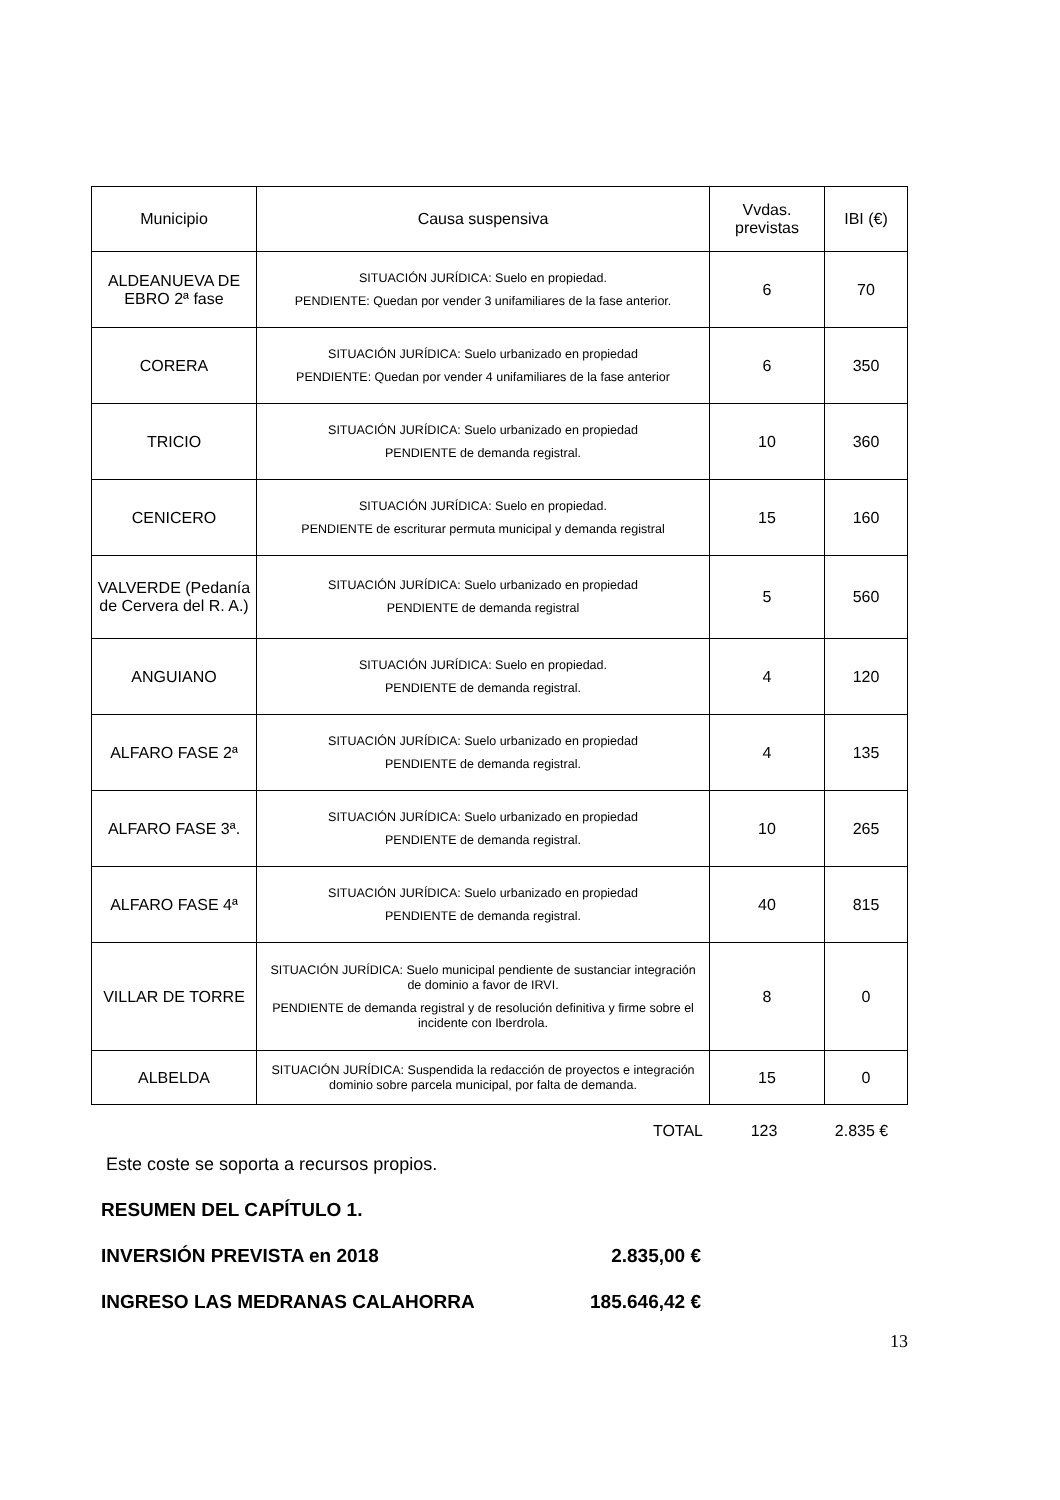| Municipio | Causa suspensiva | Vvdas. previstas | IBI (€) |
| --- | --- | --- | --- |
| ALDEANUEVA DE EBRO 2ª fase | SITUACIÓN JURÍDICA: Suelo en propiedad. PENDIENTE: Quedan por vender 3 unifamiliares de la fase anterior. | 6 | 70 |
| CORERA | SITUACIÓN JURÍDICA: Suelo urbanizado en propiedad PENDIENTE: Quedan por vender 4 unifamiliares de la fase anterior | 6 | 350 |
| TRICIO | SITUACIÓN JURÍDICA: Suelo urbanizado en propiedad PENDIENTE de demanda registral. | 10 | 360 |
| CENICERO | SITUACIÓN JURÍDICA: Suelo en propiedad. PENDIENTE de escriturar permuta municipal y demanda registral | 15 | 160 |
| VALVERDE (Pedanía de Cervera del R. A.) | SITUACIÓN JURÍDICA: Suelo urbanizado en propiedad PENDIENTE de demanda registral | 5 | 560 |
| ANGUIANO | SITUACIÓN JURÍDICA: Suelo en propiedad. PENDIENTE de demanda registral. | 4 | 120 |
| ALFARO FASE 2ª | SITUACIÓN JURÍDICA: Suelo urbanizado en propiedad PENDIENTE de demanda registral. | 4 | 135 |
| ALFARO FASE 3ª. | SITUACIÓN JURÍDICA: Suelo urbanizado en propiedad PENDIENTE de demanda registral. | 10 | 265 |
| ALFARO FASE 4ª | SITUACIÓN JURÍDICA: Suelo urbanizado en propiedad PENDIENTE de demanda registral. | 40 | 815 |
| VILLAR DE TORRE | SITUACIÓN JURÍDICA: Suelo municipal pendiente de sustanciar integración de dominio a favor de IRVI. PENDIENTE de demanda registral y de resolución definitiva y firme sobre el incidente con Iberdrola. | 8 | 0 |
| ALBELDA | SITUACIÓN JURÍDICA: Suspendida la redacción de proyectos e integración dominio sobre parcela municipal, por falta de demanda. | 15 | 0 |
TOTAL 123 2.835 €
Este coste se soporta a recursos propios.
RESUMEN DEL CAPÍTULO 1.
INVERSIÓN PREVISTA en 2018 2.835,00 €
INGRESO LAS MEDRANAS CALAHORRA 185.646,42 €
13